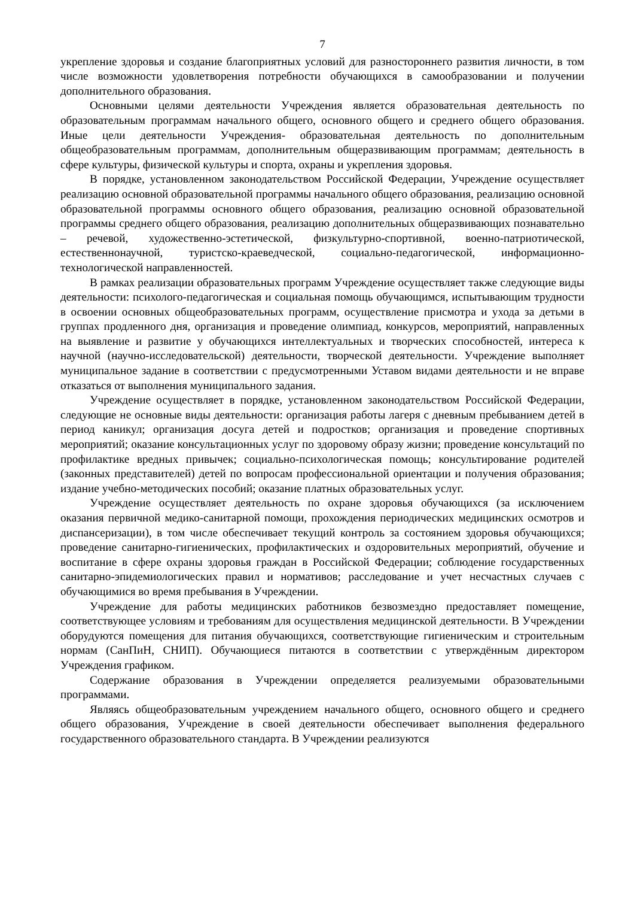7
укрепление здоровья и создание благоприятных условий для разностороннего развития личности, в том числе возможности удовлетворения потребности обучающихся в самообразовании и получении дополнительного образования.
Основными целями деятельности Учреждения является образовательная деятельность по образовательным программам начального общего, основного общего и среднего общего образования. Иные цели деятельности Учреждения- образовательная деятельность по дополнительным общеобразовательным программам, дополнительным общеразвивающим программам; деятельность в сфере культуры, физической культуры и спорта, охраны и укрепления здоровья.
В порядке, установленном законодательством Российской Федерации, Учреждение осуществляет реализацию основной образовательной программы начального общего образования, реализацию основной образовательной программы основного общего образования, реализацию основной образовательной программы среднего общего образования, реализацию дополнительных общеразвивающих познавательно – речевой, художественно-эстетической, физкультурно-спортивной, военно-патриотической, естественнонаучной, туристско-краеведческой, социально-педагогической, информационно-технологической направленностей.
В рамках реализации образовательных программ Учреждение осуществляет также следующие виды деятельности: психолого-педагогическая и социальная помощь обучающимся, испытывающим трудности в освоении основных общеобразовательных программ, осуществление присмотра и ухода за детьми в группах продленного дня, организация и проведение олимпиад, конкурсов, мероприятий, направленных на выявление и развитие у обучающихся интеллектуальных и творческих способностей, интереса к научной (научно-исследовательской) деятельности, творческой деятельности. Учреждение выполняет муниципальное задание в соответствии с предусмотренными Уставом видами деятельности и не вправе отказаться от выполнения муниципального задания.
Учреждение осуществляет в порядке, установленном законодательством Российской Федерации, следующие не основные виды деятельности: организация работы лагеря с дневным пребыванием детей в период каникул; организация досуга детей и подростков; организация и проведение спортивных мероприятий; оказание консультационных услуг по здоровому образу жизни; проведение консультаций по профилактике вредных привычек; социально-психологическая помощь; консультирование родителей (законных представителей) детей по вопросам профессиональной ориентации и получения образования; издание учебно-методических пособий; оказание платных образовательных услуг.
Учреждение осуществляет деятельность по охране здоровья обучающихся (за исключением оказания первичной медико-санитарной помощи, прохождения периодических медицинских осмотров и диспансеризации), в том числе обеспечивает текущий контроль за состоянием здоровья обучающихся; проведение санитарно-гигиенических, профилактических и оздоровительных мероприятий, обучение и воспитание в сфере охраны здоровья граждан в Российской Федерации; соблюдение государственных санитарно-эпидемиологических правил и нормативов; расследование и учет несчастных случаев с обучающимися во время пребывания в Учреждении.
Учреждение для работы медицинских работников безвозмездно предоставляет помещение, соответствующее условиям и требованиям для осуществления медицинской деятельности. В Учреждении оборудуются помещения для питания обучающихся, соответствующие гигиеническим и строительным нормам (СанПиН, СНИП). Обучающиеся питаются в соответствии с утверждённым директором Учреждения графиком.
Содержание образования в Учреждении определяется реализуемыми образовательными программами.
Являясь общеобразовательным учреждением начального общего, основного общего и среднего общего образования, Учреждение в своей деятельности обеспечивает выполнения федерального государственного образовательного стандарта. В Учреждении реализуются